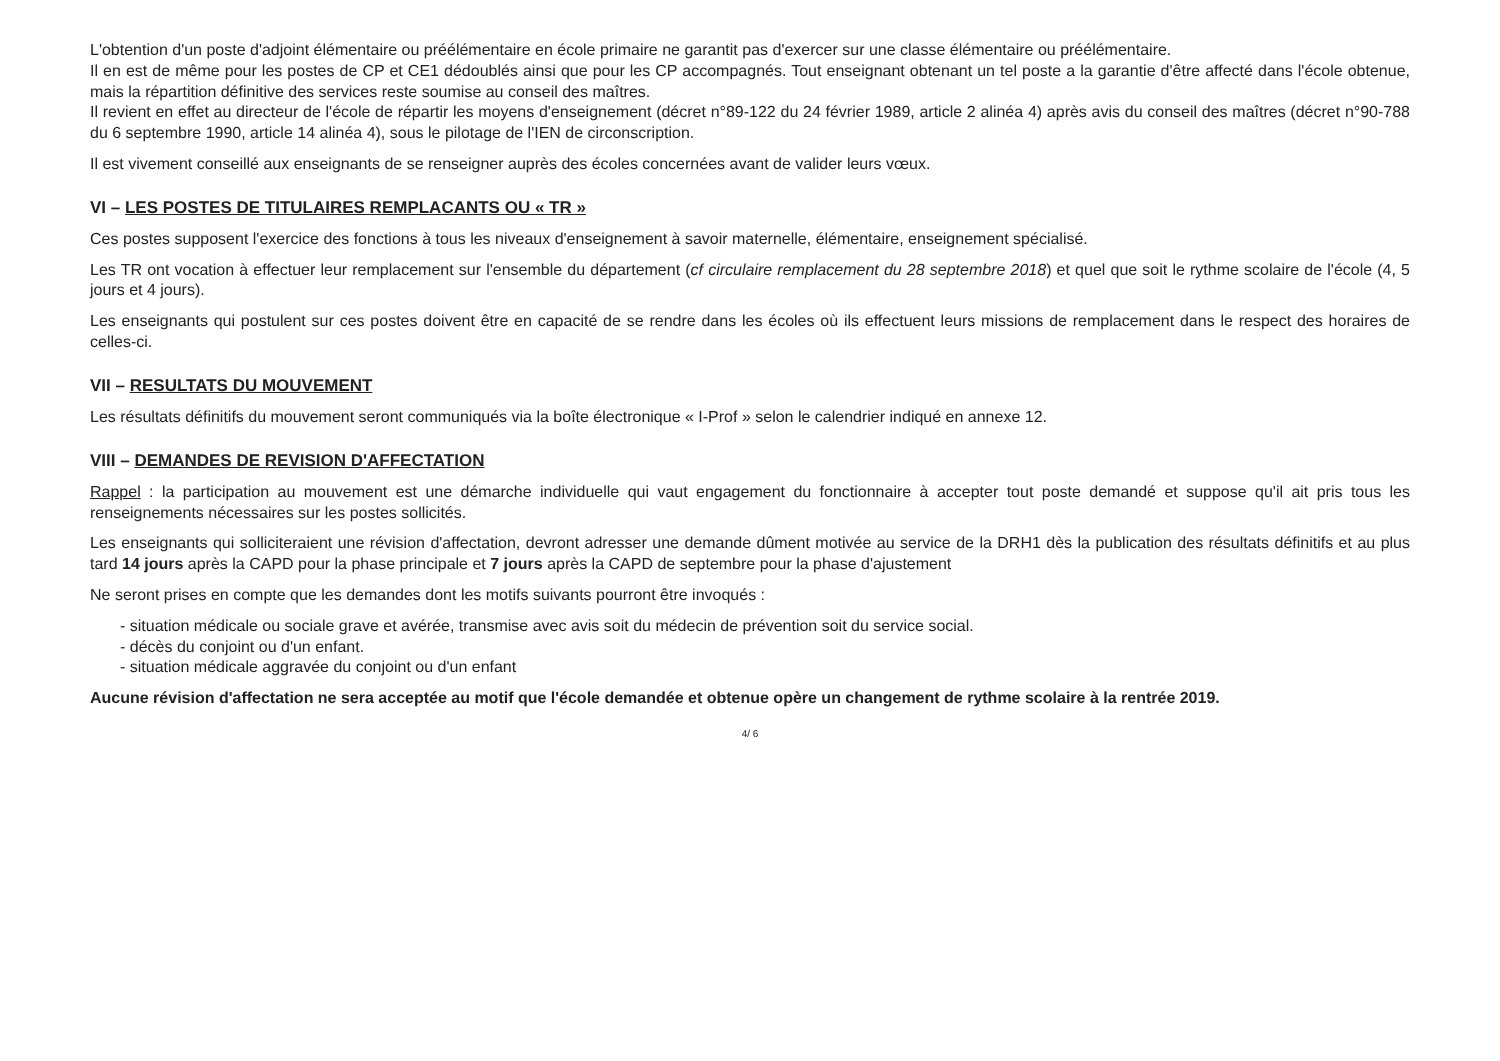L'obtention d'un poste d'adjoint élémentaire ou préélémentaire en école primaire ne garantit pas d'exercer sur une classe élémentaire ou préélémentaire.
Il en est de même pour les postes de CP et CE1 dédoublés ainsi que pour les CP accompagnés. Tout enseignant obtenant un tel poste a la garantie d'être affecté dans l'école obtenue, mais la répartition définitive des services reste soumise au conseil des maîtres.
Il revient en effet au directeur de l'école de répartir les moyens d'enseignement (décret n°89-122 du 24 février 1989, article 2 alinéa 4) après avis du conseil des maîtres (décret n°90-788 du 6 septembre 1990, article 14 alinéa 4), sous le pilotage de l'IEN de circonscription.
Il est vivement conseillé aux enseignants de se renseigner auprès des écoles concernées avant de valider leurs vœux.
VI – LES POSTES DE TITULAIRES REMPLACANTS OU « TR »
Ces postes supposent l'exercice des fonctions à tous les niveaux d'enseignement à savoir maternelle, élémentaire, enseignement spécialisé.
Les TR ont vocation à effectuer leur remplacement sur l'ensemble du département (cf circulaire remplacement du 28 septembre 2018) et quel que soit le rythme scolaire de l'école (4, 5 jours et 4 jours).
Les enseignants qui postulent sur ces postes doivent être en capacité de se rendre dans les écoles où ils effectuent leurs missions de remplacement dans le respect des horaires de celles-ci.
VII – RESULTATS DU MOUVEMENT
Les résultats définitifs du mouvement seront communiqués via la boîte électronique « I-Prof » selon le calendrier indiqué en annexe 12.
VIII – DEMANDES DE REVISION D'AFFECTATION
Rappel : la participation au mouvement est une démarche individuelle qui vaut engagement du fonctionnaire à accepter tout poste demandé et suppose qu'il ait pris tous les renseignements nécessaires sur les postes sollicités.
Les enseignants qui solliciteraient une révision d'affectation, devront adresser une demande dûment motivée au service de la DRH1 dès la publication des résultats définitifs et au plus tard 14 jours après la CAPD pour la phase principale et 7 jours après la CAPD de septembre pour la phase d'ajustement
Ne seront prises en compte que les demandes dont les motifs suivants pourront être invoqués :
- situation médicale ou sociale grave et avérée, transmise avec avis soit du médecin de prévention soit du service social.
- décès du conjoint ou d'un enfant.
- situation médicale aggravée du conjoint ou d'un enfant
Aucune révision d'affectation ne sera acceptée au motif que l'école demandée et obtenue opère un changement de rythme scolaire à la rentrée 2019.
4/ 6